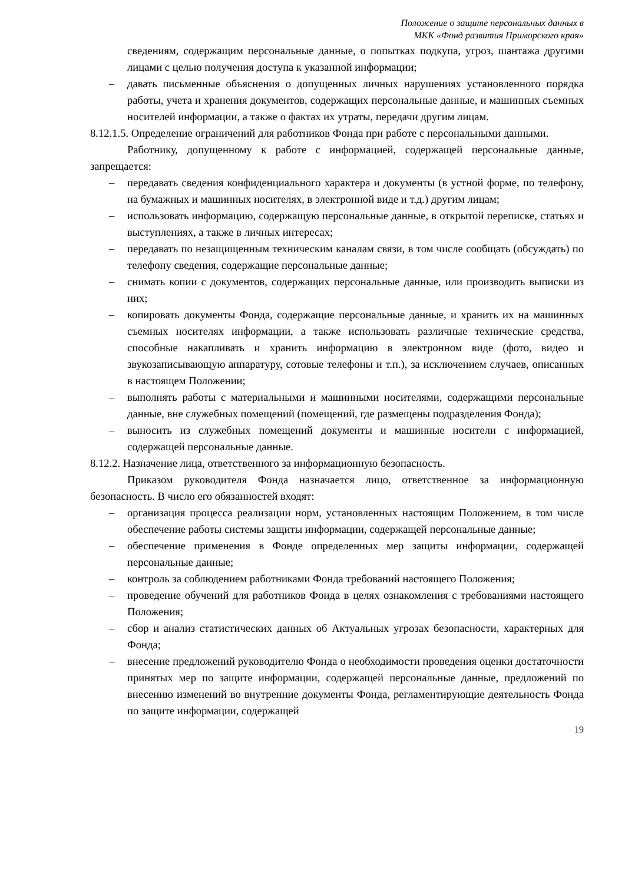Положение о защите персональных данных в
МКК «Фонд развития Приморского края»
сведениям, содержащим персональные данные, о попытках подкупа, угроз, шантажа другими лицами с целью получения доступа к указанной информации;
– давать письменные объяснения о допущенных личных нарушениях установленного порядка работы, учета и хранения документов, содержащих персональные данные, и машинных съемных носителей информации, а также о фактах их утраты, передачи другим лицам.
8.12.1.5. Определение ограничений для работников Фонда при работе с персональными данными.
Работнику, допущенному к работе с информацией, содержащей персональные данные, запрещается:
– передавать сведения конфиденциального характера и документы (в устной форме, по телефону, на бумажных и машинных носителях, в электронной виде и т.д.) другим лицам;
– использовать информацию, содержащую персональные данные, в открытой переписке, статьях и выступлениях, а также в личных интересах;
– передавать по незащищенным техническим каналам связи, в том числе сообщать (обсуждать) по телефону сведения, содержащие персональные данные;
– снимать копии с документов, содержащих персональные данные, или производить выписки из них;
– копировать документы Фонда, содержащие персональные данные, и хранить их на машинных съемных носителях информации, а также использовать различные технические средства, способные накапливать и хранить информацию в электронном виде (фото, видео и звукозаписывающую аппаратуру, сотовые телефоны и т.п.), за исключением случаев, описанных в настоящем Положении;
– выполнять работы с материальными и машинными носителями, содержащими персональные данные, вне служебных помещений (помещений, где размещены подразделения Фонда);
– выносить из служебных помещений документы и машинные носители с информацией, содержащей персональные данные.
8.12.2. Назначение лица, ответственного за информационную безопасность.
Приказом руководителя Фонда назначается лицо, ответственное за информационную безопасность. В число его обязанностей входят:
– организация процесса реализации норм, установленных настоящим Положением, в том числе обеспечение работы системы защиты информации, содержащей персональные данные;
– обеспечение применения в Фонде определенных мер защиты информации, содержащей персональные данные;
– контроль за соблюдением работниками Фонда требований настоящего Положения;
– проведение обучений для работников Фонда в целях ознакомления с требованиями настоящего Положения;
– сбор и анализ статистических данных об Актуальных угрозах безопасности, характерных для Фонда;
– внесение предложений руководителю Фонда о необходимости проведения оценки достаточности принятых мер по защите информации, содержащей персональные данные, предложений по внесению изменений во внутренние документы Фонда, регламентирующие деятельность Фонда по защите информации, содержащей
19